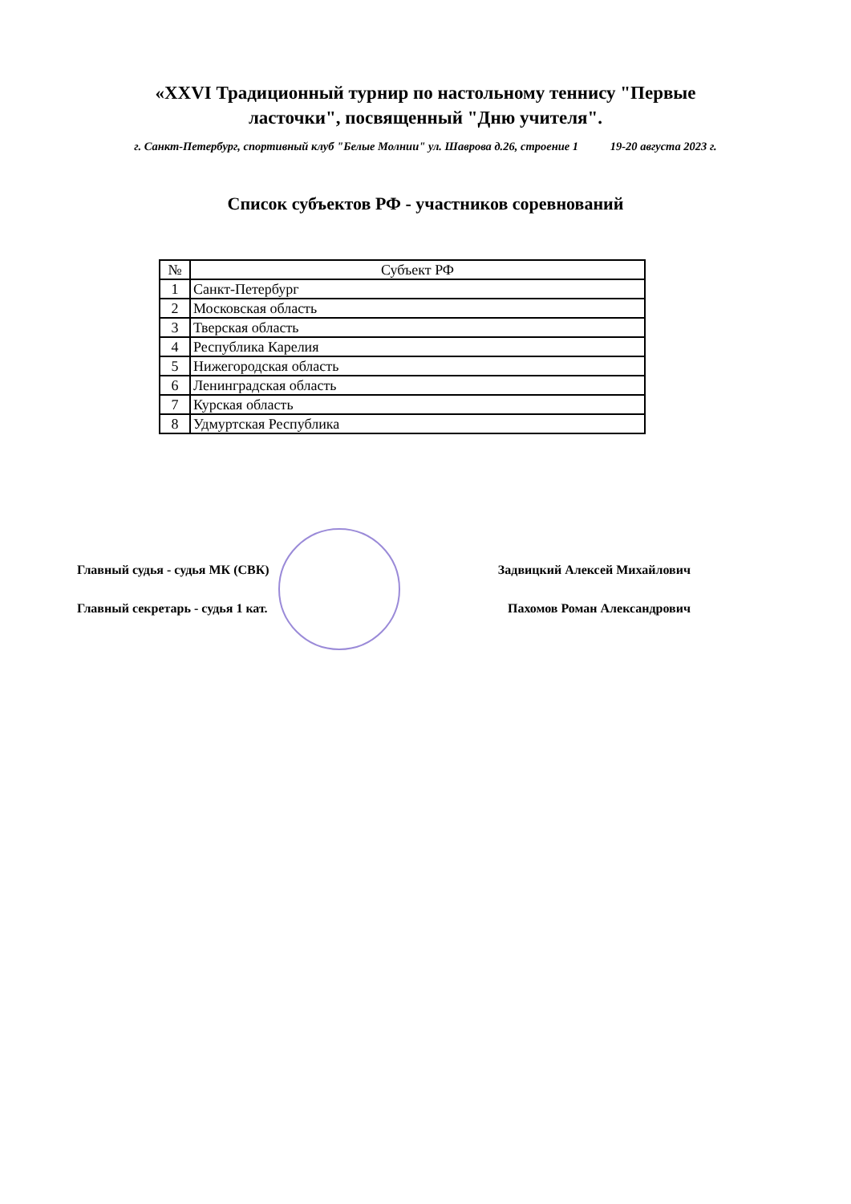«XXVI Традиционный турнир по настольному теннису "Первые
ласточки", посвященный "Дню учителя".
г. Санкт-Петербург, спортивный клуб "Белые Молнии" ул. Шаврова д.26, строение 1 19-20 августа 2023 г.
Список субъектов РФ - участников соревнований
| № | Субъект РФ |
| --- | --- |
| 1 | Санкт-Петербург |
| 2 | Московская область |
| 3 | Тверская область |
| 4 | Республика Карелия |
| 5 | Нижегородская область |
| 6 | Ленинградская область |
| 7 | Курская область |
| 8 | Удмуртская Республика |
Главный судья - судья МК (СВК) Задвицкий Алексей Михайлович
Главный секретарь - судья 1 кат. Пахомов Роман Александрович